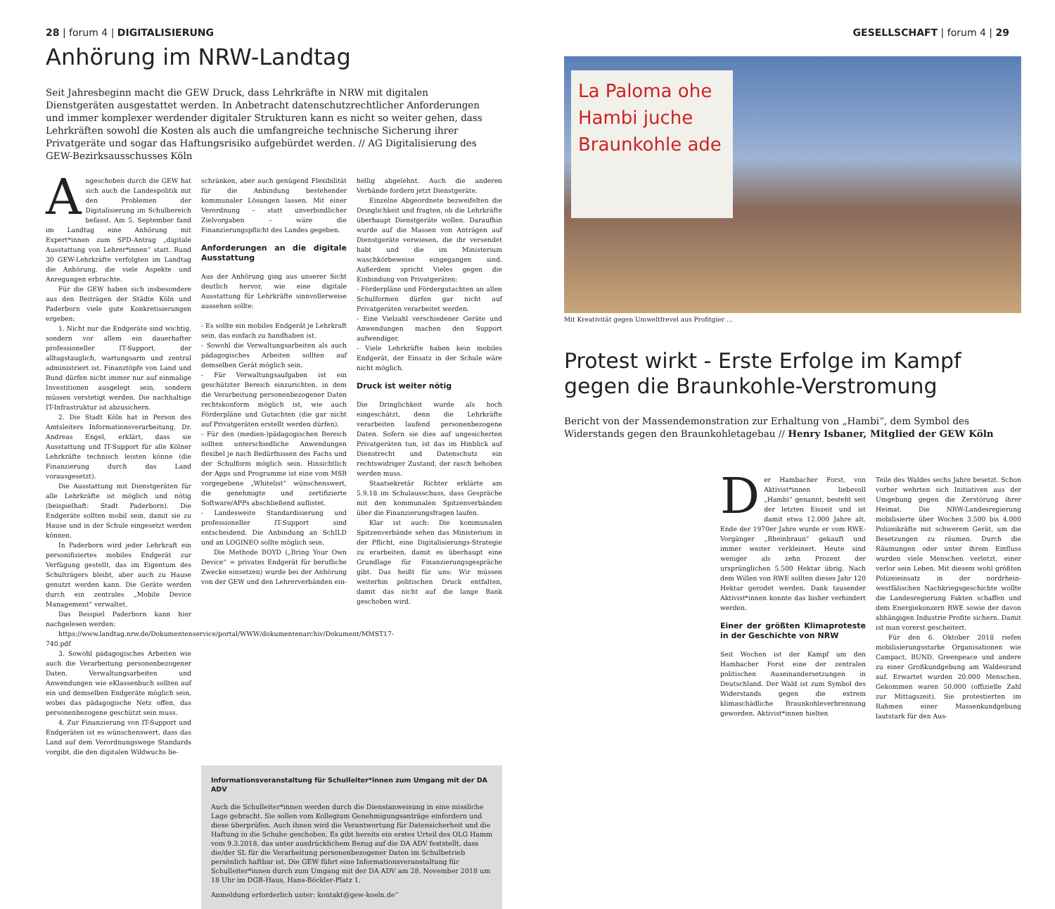28 | forum 4 | DIGITALISIERUNG
Anhörung im NRW-Landtag
Seit Jahresbeginn macht die GEW Druck, dass Lehrkräfte in NRW mit digitalen Dienstgeräten ausgestattet werden. In Anbetracht datenschutzrechtlicher Anforderungen und immer komplexer werdender digitaler Strukturen kann es nicht so weiter gehen, dass Lehrkräften sowohl die Kosten als auch die umfangreiche technische Sicherung ihrer Privatgeräte und sogar das Haftungsrisiko aufgebürdet werden. // AG Digitalisierung des GEW-Bezirksausschusses Köln
Angeschoben durch die GEW hat sich auch die Landespolitik mit den Problemen der Digitalisierung im Schulbereich befasst. Am 5. September fand im Landtag eine Anhörung mit Expert*innen zum SPD-Antrag „digitale Ausstattung von Lehrer*innen“ statt. Rund 30 GEW-Lehrkräfte verfolgten im Landtag die Anhörung, die viele Aspekte und Anregungen erbrachte.
Für die GEW haben sich insbesondere aus den Beiträgen der Städte Köln und Paderborn viele gute Konkretisierungen ergeben:
1. Nicht nur die Endgeräte sind wichtig, sondern vor allem ein dauerhafter professioneller IT-Support, der alltagstauglich, wartungsarm und zentral administriert ist. Finanztöpfe von Land und Bund dürfen nicht immer nur auf einmalige Investitionen ausgelegt sein, sondern müssen verstetigt werden. Die nachhaltige IT-Infrastruktur ist abzusichern.
2. Die Stadt Köln hat in Person des Amtsleiters Informationsverarbeitung, Dr. Andreas Engel, erklärt, dass sie Ausstattung und IT-Support für alle Kölner Lehrkräfte technisch leisten könne (die Finanzierung durch das Land vorausgesetzt).
Die Ausstattung mit Dienstgeräten für alle Lehrkräfte ist möglich und nötig (beispielhaft: Stadt Paderborn). Die Endgeräte sollten mobil sein, damit sie zu Hause und in der Schule eingesetzt werden können.
In Paderborn wird jeder Lehrkraft ein personifiziertes mobiles Endgerät zur Verfügung gestellt, das im Eigentum des Schulträgers bleibt, aber auch zu Hause genutzt werden kann. Die Geräte werden durch ein zentrales „Mobile Device Management“ verwaltet.
Das Beispiel Paderborn kann hier nachgelesen werden:
https://www.landtag.nrw.de/Dokumentenservice/portal/WWW/dokumentenarchiv/Dokument/MMST17-740.pdf
3. Sowohl pädagogisches Arbeiten wie auch die Verarbeitung personenbezogener Daten, Verwaltungsarbeiten und Anwendungen wie eKlassenbuch sollten auf ein und demselben Endgeräte möglich sein, wobei das pädagogische Netz offen, das personenbezogene geschützt sein muss.
4. Zur Finanzierung von IT-Support und Endgeräten ist es wünschenswert, dass das Land auf dem Verordnungswege Standards vorgibt, die den digitalen Wildwuchs be-
schränken, aber auch genügend Flexibilität für die Anbindung bestehender kommunaler Lösungen lassen. Mit einer Verordnung – statt unverbindlicher Zielvorgaben – wäre die Finanzierungspflicht des Landes gegeben.
Anforderungen an die digitale Ausstattung
Aus der Anhörung ging aus unserer Sicht deutlich hervor, wie eine digitale Ausstattung für Lehrkräfte sinnvollerweise aussehen sollte:
- Es sollte ein mobiles Endgerät je Lehrkraft sein, das einfach zu handhaben ist.
- Sowohl die Verwaltungsarbeiten als auch pädagogisches Arbeiten sollten auf demselben Gerät möglich sein.
- Für Verwaltungsaufgaben ist ein geschützter Bereich einzurichten, in dem die Verarbeitung personenbezogener Daten rechtskonform möglich ist, wie auch Förderpläne und Gutachten (die gar nicht auf Privatgeräten erstellt werden dürfen).
- Für den (medien-)pädagogischen Bereich sollten unterschiedliche Anwendungen flexibel je nach Bedürfnissen des Fachs und der Schulform möglich sein. Hinsichtlich der Apps und Programme ist eine vom MSB vorgegebene „Whitelist“ wünschenswert, die genehmigte und zertifizierte Software/APPs abschließend auflistet.
- Landesweite Standardisierung und professioneller IT-Support sind entscheidend. Die Anbindung an SchILD und an LOGINEO sollte möglich sein.
Die Methode BOYD („Bring Your Own Device“ = privates Endgerät für berufliche Zwecke einsetzen) wurde bei der Anhörung von der GEW und den Lehrerverbänden ein-
hellig abgelehnt. Auch die anderen Verbände fordern jetzt Dienstgeräte.
Einzelne Abgeordnete bezweifelten die Dringlichkeit und fragten, ob die Lehrkräfte überhaupt Dienstgeräte wollen. Daraufhin wurde auf die Massen von Anträgen auf Dienstgeräte verwiesen, die ihr versendet habt und die im Ministerium waschkörbeweise eingegangen sind. Außerdem spricht Vieles gegen die Einbindung von Privatgeräten:
- Förderpläne und Fördergutachten an allen Schulformen dürfen gar nicht auf Privatgeräten verarbeitet werden.
- Eine Vielzahl verschiedener Geräte und Anwendungen machen den Support aufwendiger.
- Viele Lehrkräfte haben kein mobiles Endgerät, der Einsatz in der Schule wäre nicht möglich.
Druck ist weiter nötig
Die Dringlichkeit wurde als hoch eingeschätzt, denn die Lehrkräfte verarbeiten laufend personenbezogene Daten. Sofern sie dies auf ungesicherten Privatgeräten tun, ist das im Hinblick auf Dienstrecht und Datenschutz ein rechtswidriger Zustand, der rasch behoben werden muss.
Staatsekretär Richter erklärte am 5.9.18 im Schulausschuss, dass Gespräche mit den kommunalen Spitzenverbänden über die Finanzierungsfragen laufen.
Klar ist auch: Die kommunalen Spitzenverbände sehen das Ministerium in der Pflicht, eine Digitalisierungs-Strategie zu erarbeiten, damit es überhaupt eine Grundlage für Finanzierungsgespräche gibt. Das heißt für uns: Wir müssen weiterhin politischen Druck entfalten, damit das nicht auf die lange Bank geschoben wird.
Informationsveranstaltung für Schulleiter*innen zum Umgang mit der DA ADV
Auch die Schulleiter*innen werden durch die Dienstanweisung in eine missliche Lage gebracht. Sie sollen vom Kollegium Genehmigungsanträge einfordern und diese überprüfen. Auch ihnen wird die Verantwortung für Datensicherheit und die Haftung in die Schuhe geschoben. Es gibt bereits ein erstes Urteil des OLG Hamm vom 9.3.2018, das unter ausdrücklichem Bezug auf die DA ADV feststellt, dass die/der SL für die Verarbeitung personenbezogener Daten im Schulbetrieb persönlich haftbar ist. Die GEW führt eine Informationsveranstaltung für Schulleiter*innen durch zum Umgang mit der DA ADV am 28. November 2018 um 18 Uhr im DGB-Haus, Hans-Böckler-Platz 1.
Anmeldung erforderlich unter: kontakt@gew-koeln.de“
GESELLSCHAFT | forum 4 | 29
La Paloma ohe
Hambi juche
Braunkohle ade
Mit Kreativität gegen Umweltfrevel aus Profitgier …
Protest wirkt - Erste Erfolge im Kampf gegen die Braunkohle-Verstromung
Bericht von der Massendemonstration zur Erhaltung von „Hambi“, dem Symbol des Widerstands gegen den Braunkohletagebau // Henry Isbaner, Mitglied der GEW Köln
Der Hambacher Forst, von Aktivist*innen liebevoll „Hambi“ genannt, besteht seit der letzten Eiszeit und ist damit etwa 12.000 Jahre alt. Ende der 1970er Jahre wurde er vom RWE-Vorgänger „Rheinbraun“ gekauft und immer weiter verkleinert. Heute sind weniger als zehn Prozent der ursprünglichen 5.500 Hektar übrig. Nach dem Willen von RWE sollten dieses Jahr 120 Hektar gerodet werden. Dank tausender Aktivist*innen konnte das bisher verhindert werden.
Einer der größten Klimaproteste in der Geschichte von NRW
Seit Wochen ist der Kampf um den Hambacher Forst eine der zentralen politischen Auseinandersetzungen in Deutschland. Der Wald ist zum Symbol des Widerstands gegen die extrem klimaschädliche Braunkohleverbrennung geworden. Aktivist*innen hielten
Teile des Waldes sechs Jahre besetzt. Schon vorher wehrten sich Initiativen aus der Umgebung gegen die Zerstörung ihrer Heimat. Die NRW-Landesregierung mobilisierte über Wochen 3.500 bis 4.000 Polizeikräfte mit schwerem Gerät, um die Besetzungen zu räumen. Durch die Räumungen oder unter ihrem Einfluss wurden viele Menschen verletzt, einer verlor sein Leben. Mit diesem wohl größten Polizeieinsatz in der nordrhein-westfälischen Nachkriegsgeschichte wollte die Landesregierung Fakten schaffen und dem Energiekonzern RWE sowie der davon abhängigen Industrie Profite sichern. Damit ist man vorerst gescheitert.
Für den 6. Oktober 2018 riefen mobilisierungsstarke Organisationen wie Campact, BUND, Greenpeace und andere zu einer Großkundgebung am Waldesrand auf. Erwartet wurden 20.000 Menschen. Gekommen waren 50.000 (offizielle Zahl zur Mittagszeit). Sie protestierten im Rahmen einer Massenkundgebung lautstark für den Aus-